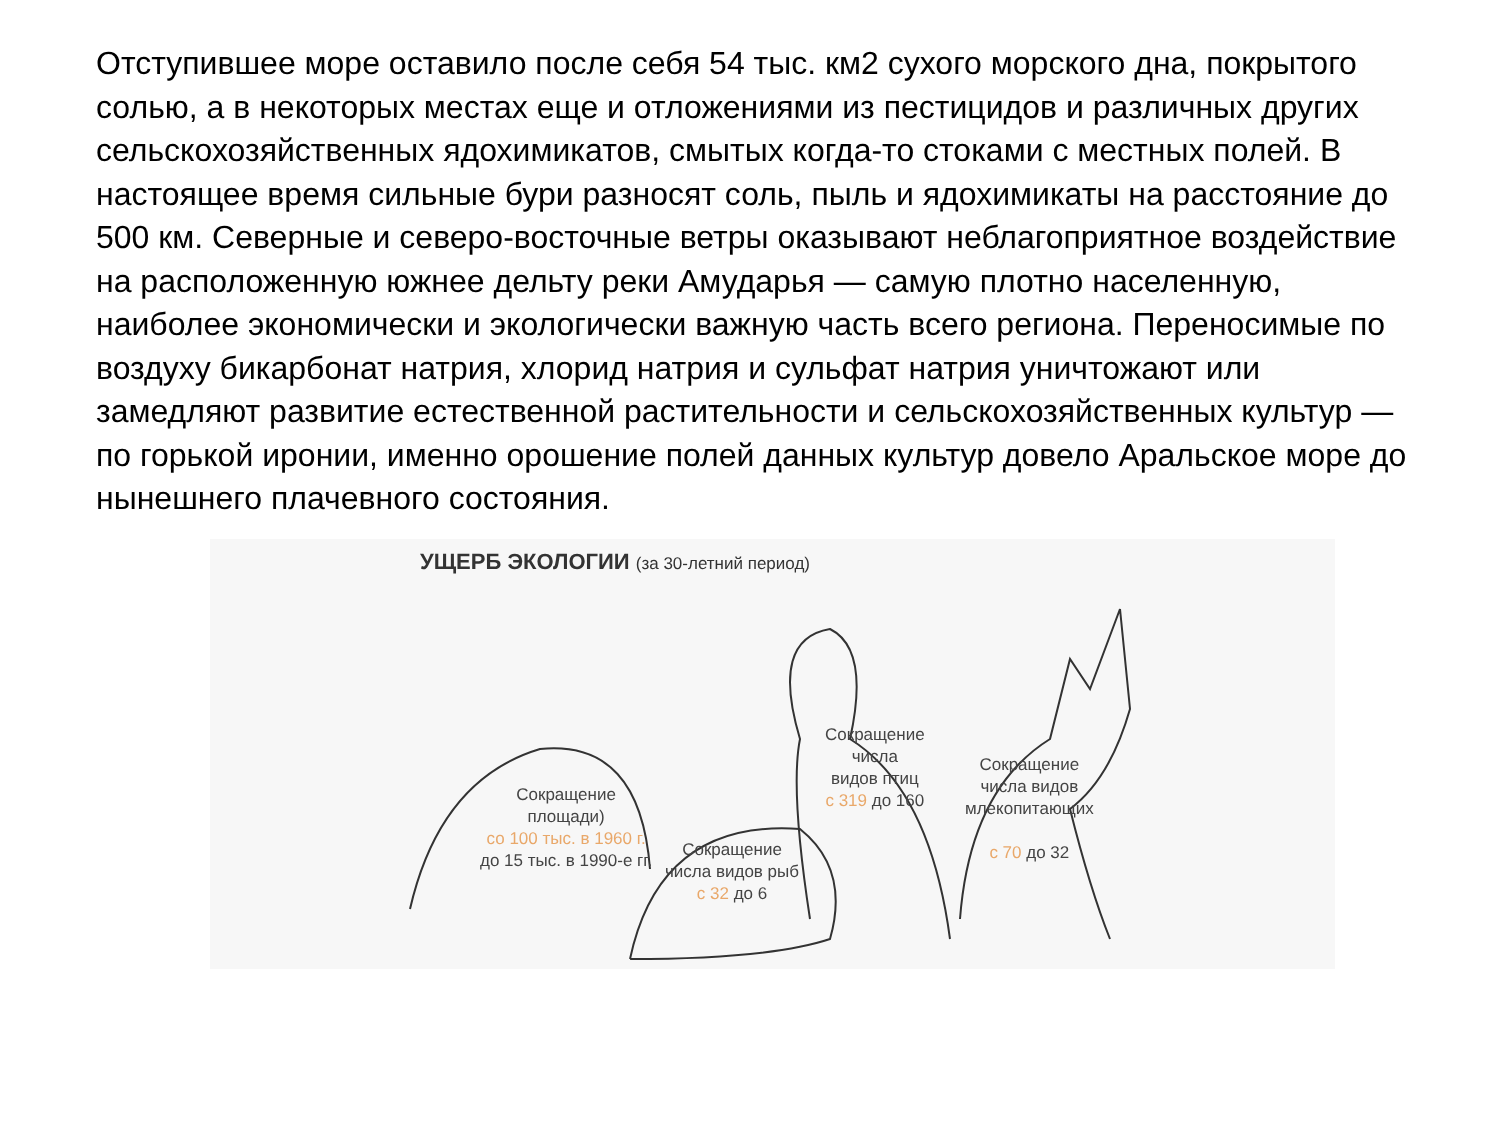Отступившее море оставило после себя 54 тыс. км2 сухого морского дна, покрытого солью, а в некоторых местах еще и отложениями из пестицидов и различных других сельскохозяйственных ядохимикатов, смытых когда-то стоками с местных полей. В настоящее время сильные бури разносят соль, пыль и ядохимикаты на расстояние до 500 км. Северные и северо-восточные ветры оказывают неблагоприятное воздействие на расположенную южнее дельту реки Амударья — самую плотно населенную, наиболее экономически и экологически важную часть всего региона. Переносимые по воздуху бикарбонат натрия, хлорид натрия и сульфат натрия уничтожают или замедляют развитие естественной растительности и сельскохозяйственных культур — по горькой иронии, именно орошение полей данных культур довело Аральское море до нынешнего плачевного состояния.
УЩЕРБ ЭКОЛОГИИ (за 30-летний период)
Сокращение
площади)
со 100 тыс. в 1960 г.
до 15 тыс. в 1990-е гг.
Сокращение
числа видов рыб
с 32 до 6
Сокращение
числа
видов птиц
с 319 до 160
Сокращение
числа видов
млекопитающих
с 70 до 32